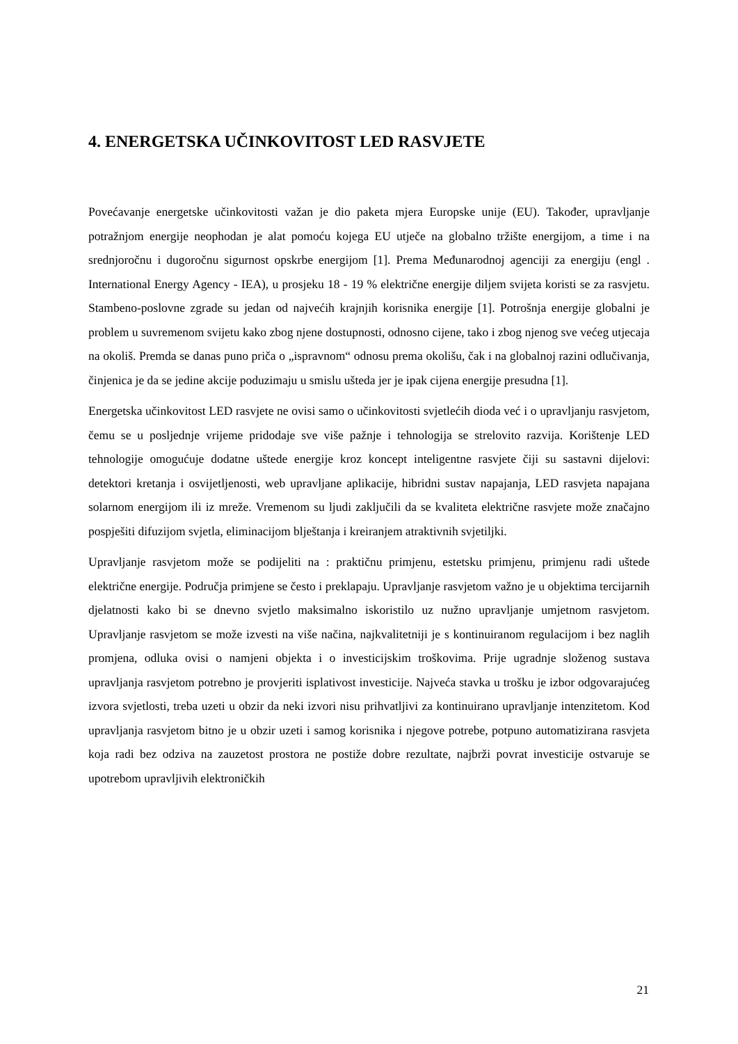4. ENERGETSKA UČINKOVITOST LED RASVJETE
Povećavanje energetske učinkovitosti važan je dio paketa mjera Europske unije (EU). Također, upravljanje potražnjom energije neophodan je alat pomoću kojega EU utječe na globalno tržište energijom, a time i na srednjoročnu i dugoročnu sigurnost opskrbe energijom [1]. Prema Međunarodnoj agenciji za energiju (engl . International Energy Agency - IEA), u prosjeku 18 - 19 % električne energije diljem svijeta koristi se za rasvjetu. Stambeno-poslovne zgrade su jedan od najvećih krajnjih korisnika energije [1]. Potrošnja energije globalni je problem u suvremenom svijetu kako zbog njene dostupnosti, odnosno cijene, tako i zbog njenog sve većeg utjecaja na okoliš. Premda se danas puno priča o „ispravnom“ odnosu prema okolišu, čak i na globalnoj razini odlučivanja, činjenica je da se jedine akcije poduzimaju u smislu ušteda jer je ipak cijena energije presudna [1].
Energetska učinkovitost LED rasvjete ne ovisi samo o učinkovitosti svjetlećih dioda već i o upravljanju rasvjetom, čemu se u posljednje vrijeme pridodaje sve više pažnje i tehnologija se strelovito razvija. Korištenje LED tehnologije omogućuje dodatne uštede energije kroz koncept inteligentne rasvjete čiji su sastavni dijelovi: detektori kretanja i osvijetljenosti, web upravljane aplikacije, hibridni sustav napajanja, LED rasvjeta napajana solarnom energijom ili iz mreže. Vremenom su ljudi zaključili da se kvaliteta električne rasvjete može značajno pospješiti difuzijom svjetla, eliminacijom blještanja i kreiranjem atraktivnih svjetiljki.
Upravljanje rasvjetom može se podijeliti na : praktičnu primjenu, estetsku primjenu, primjenu radi uštede električne energije. Područja primjene se često i preklapaju. Upravljanje rasvjetom važno je u objektima tercijarnih djelatnosti kako bi se dnevno svjetlo maksimalno iskoristilo uz nužno upravljanje umjetnom rasvjetom. Upravljanje rasvjetom se može izvesti na više načina, najkvalitetniji je s kontinuiranom regulacijom i bez naglih promjena, odluka ovisi o namjeni objekta i o investicijskim troškovima. Prije ugradnje složenog sustava upravljanja rasvjetom potrebno je provjeriti isplativost investicije. Najveća stavka u trošku je izbor odgovarajućeg izvora svjetlosti, treba uzeti u obzir da neki izvori nisu prihvatljivi za kontinuirano upravljanje intenzitetom. Kod upravljanja rasvjetom bitno je u obzir uzeti i samog korisnika i njegove potrebe, potpuno automatizirana rasvjeta koja radi bez odziva na zauzetost prostora ne postiže dobre rezultate, najbrži povrat investicije ostvaruje se upotrebom upravljivih elektroničkih
21